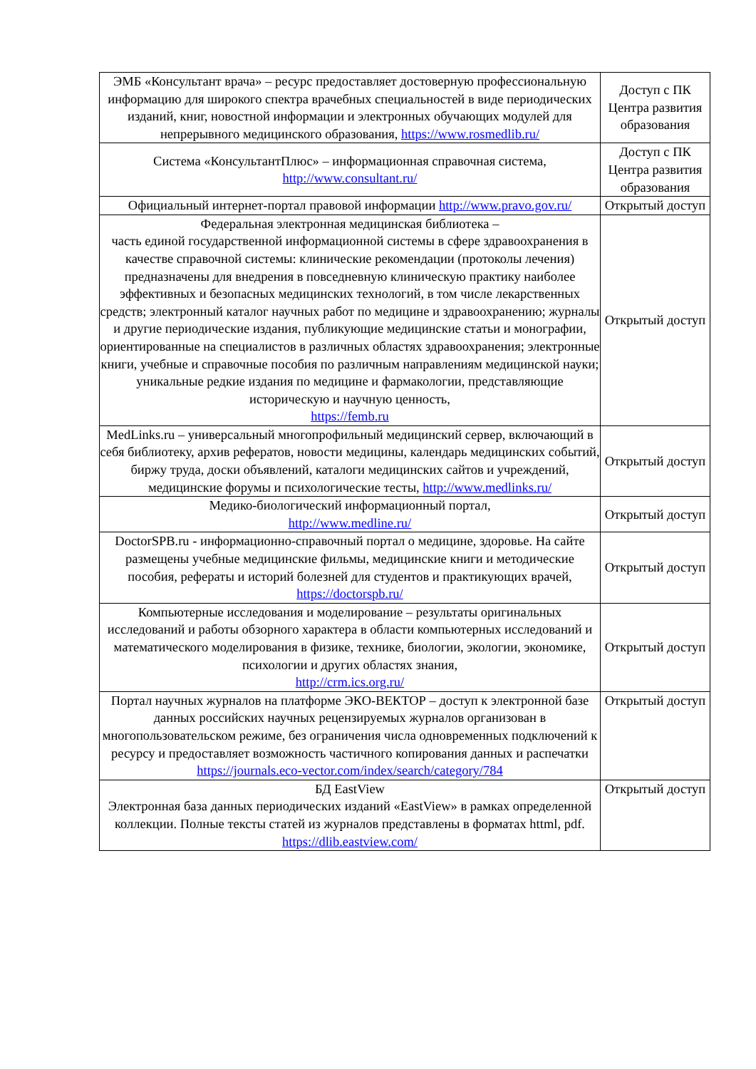| ЭМБ «Консультант врача» – ресурс предоставляет достоверную профессиональную информацию для широкого спектра врачебных специальностей в виде периодических изданий, книг, новостной информации и электронных обучающих модулей для непрерывного медицинского образования, https://www.rosmedlib.ru/ | Доступ с ПК Центра развития образования |
| Система «КонсультантПлюс» – информационная справочная система, http://www.consultant.ru/ | Доступ с ПК Центра развития образования |
| Официальный интернет-портал правовой информации http://www.pravo.gov.ru/ | Открытый доступ |
| Федеральная электронная медицинская библиотека – часть единой государственной информационной системы в сфере здравоохранения в качестве справочной системы: клинические рекомендации (протоколы лечения) предназначены для внедрения в повседневную клиническую практику наиболее эффективных и безопасных медицинских технологий, в том числе лекарственных средств; электронный каталог научных работ по медицине и здравоохранению; журналы и другие периодические издания, публикующие медицинские статьи и монографии, ориентированные на специалистов в различных областях здравоохранения; электронные книги, учебные и справочные пособия по различным направлениям медицинской науки; уникальные редкие издания по медицине и фармакологии, представляющие историческую и научную ценность, https://femb.ru | Открытый доступ |
| MedLinks.ru – универсальный многопрофильный медицинский сервер, включающий в себя библиотеку, архив рефератов, новости медицины, календарь медицинских событий, биржу труда, доски объявлений, каталоги медицинских сайтов и учреждений, медицинские форумы и психологические тесты, http://www.medlinks.ru/ | Открытый доступ |
| Медико-биологический информационный портал, http://www.medline.ru/ | Открытый доступ |
| DoctorSPB.ru - информационно-справочный портал о медицине, здоровье. На сайте размещены учебные медицинские фильмы, медицинские книги и методические пособия, рефераты и историй болезней для студентов и практикующих врачей, https://doctorspb.ru/ | Открытый доступ |
| Компьютерные исследования и моделирование – результаты оригинальных исследований и работы обзорного характера в области компьютерных исследований и математического моделирования в физике, технике, биологии, экологии, экономике, психологии и других областях знания, http://crm.ics.org.ru/ | Открытый доступ |
| Портал научных журналов на платформе ЭКО-ВЕКТОР – доступ к электронной базе данных российских научных рецензируемых журналов организован в многопользовательском режиме, без ограничения числа одновременных подключений к ресурсу и предоставляет возможность частичного копирования данных и распечатки https://journals.eco-vector.com/index/search/category/784 | Открытый доступ |
| БД EastView Электронная база данных периодических изданий «EastView» в рамках определенной коллекции. Полные тексты статей из журналов представлены в форматах httml, pdf. https://dlib.eastview.com/ | Открытый доступ |